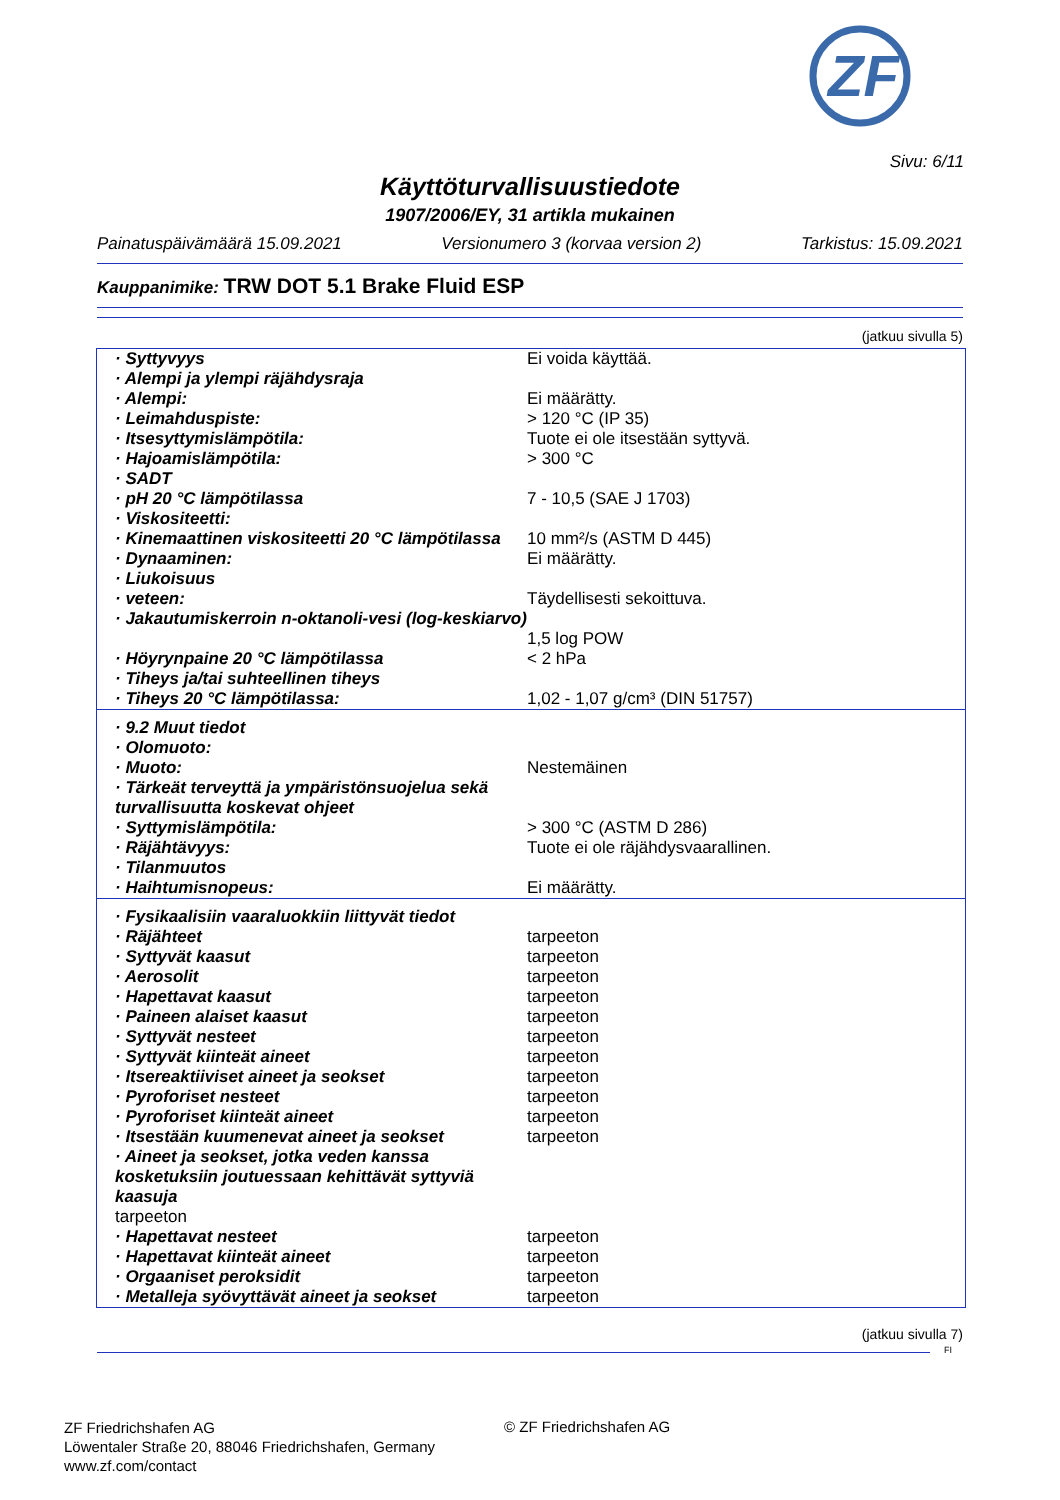ZF
Sivu: 6/11
Käyttöturvallisuustiedote
1907/2006/EY, 31 artikla mukainen
Painatuspäivämäärä 15.09.2021 Versionumero 3 (korvaa version 2) Tarkistus: 15.09.2021
Kauppanimike: TRW DOT 5.1 Brake Fluid ESP
(jatkuu sivulla 5)
| · Syttyvyys | Ei voida käyttää. |
| · Alempi ja ylempi räjähdysraja | |
| · Alempi: | Ei määrätty. |
| · Leimahduspiste: | > 120 °C (IP 35) |
| · Itsesyttymislämpötila: | Tuote ei ole itsestään syttyvä. |
| · Hajoamislämpötila: | > 300 °C |
| · SADT | |
| · pH 20 °C lämpötilassa | 7 - 10,5 (SAE J 1703) |
| · Viskositeetti: | |
| · Kinemaattinen viskositeetti 20 °C lämpötilassa | 10 mm²/s (ASTM D 445) |
| · Dynaaminen: | Ei määrätty. |
| · Liukoisuus | |
| · veteen: | Täydellisesti sekoittuva. |
| · Jakautumiskerroin n-oktanoli-vesi (log-keskiarvo) | 1,5 log POW |
| · Höyrynpaine 20 °C lämpötilassa | < 2 hPa |
| · Tiheys ja/tai suhteellinen tiheys | |
| · Tiheys 20 °C lämpötilassa: | 1,02 - 1,07 g/cm³ (DIN 51757) |
| · 9.2 Muut tiedot | |
| · Olomuoto: | |
| · Muoto: | Nestemäinen |
| · Tärkeät terveyttä ja ympäristönsuojelua sekä turvallisuutta koskevat ohjeet | |
| · Syttymislämpötila: | > 300 °C (ASTM D 286) |
| · Räjähtävyys: | Tuote ei ole räjähdysvaarallinen. |
| · Tilanmuutos | |
| · Haihtumisnopeus: | Ei määrätty. |
| · Fysikaalisiin vaaraluokkiin liittyvät tiedot | |
| · Räjähteet | tarpeeton |
| · Syttyvät kaasut | tarpeeton |
| · Aerosolit | tarpeeton |
| · Hapettavat kaasut | tarpeeton |
| · Paineen alaiset kaasut | tarpeeton |
| · Syttyvät nesteet | tarpeeton |
| · Syttyvät kiinteät aineet | tarpeeton |
| · Itsereaktiiviset aineet ja seokset | tarpeeton |
| · Pyroforiset nesteet | tarpeeton |
| · Pyroforiset kiinteät aineet | tarpeeton |
| · Itsestään kuumenevat aineet ja seokset | tarpeeton |
| · Aineet ja seokset, jotka veden kanssa kosketuksiin joutuessaan kehittävät syttyviä kaasuja tarpeeton | |
| · Hapettavat nesteet | tarpeeton |
| · Hapettavat kiinteät aineet | tarpeeton |
| · Orgaaniset peroksidit | tarpeeton |
| · Metalleja syövyttävät aineet ja seokset | tarpeeton |
(jatkuu sivulla 7)
FI
ZF Friedrichshafen AG
Löwentaler Straße 20, 88046 Friedrichshafen, Germany
www.zf.com/contact
© ZF Friedrichshafen AG